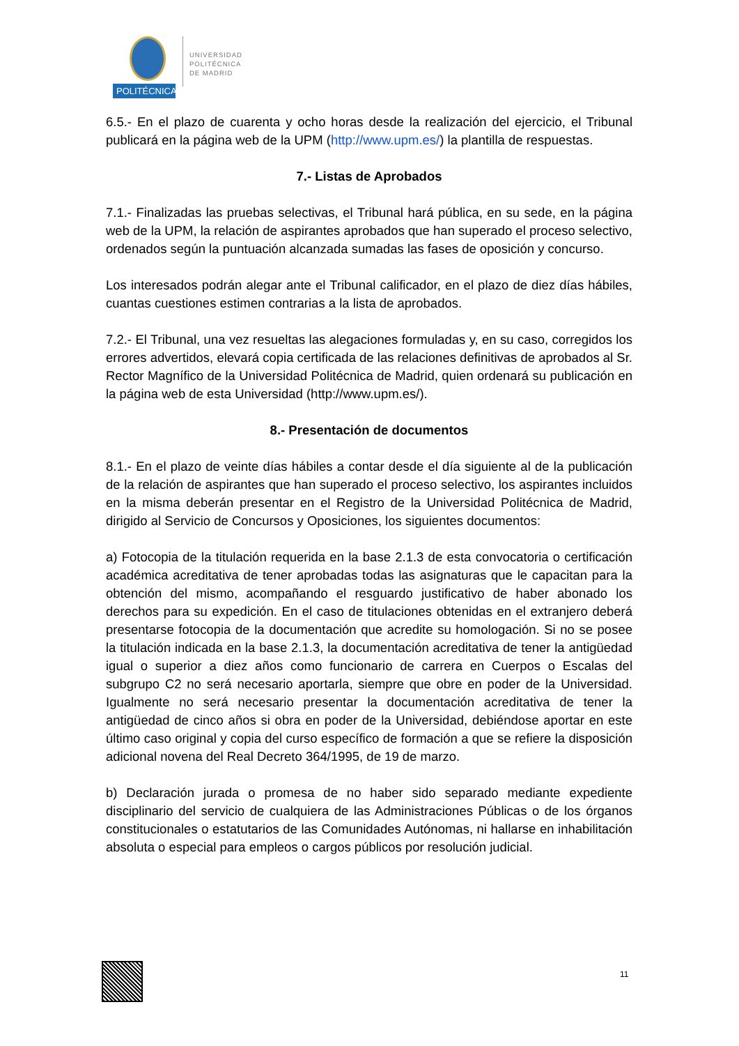POLITÉCNICA
UNIVERSIDAD
POLITÉCNICA
DE MADRID
6.5.- En el plazo de cuarenta y ocho horas desde la realización del ejercicio, el Tribunal publicará en la página web de la UPM (http://www.upm.es/) la plantilla de respuestas.
7.- Listas de Aprobados
7.1.- Finalizadas las pruebas selectivas, el Tribunal hará pública, en su sede, en la página web de la UPM, la relación de aspirantes aprobados que han superado el proceso selectivo, ordenados según la puntuación alcanzada sumadas las fases de oposición y concurso.
Los interesados podrán alegar ante el Tribunal calificador, en el plazo de diez días hábiles, cuantas cuestiones estimen contrarias a la lista de aprobados.
7.2.- El Tribunal, una vez resueltas las alegaciones formuladas y, en su caso, corregidos los errores advertidos, elevará copia certificada de las relaciones definitivas de aprobados al Sr. Rector Magnífico de la Universidad Politécnica de Madrid, quien ordenará su publicación en la página web de esta Universidad (http://www.upm.es/).
8.- Presentación de documentos
8.1.- En el plazo de veinte días hábiles a contar desde el día siguiente al de la publicación de la relación de aspirantes que han superado el proceso selectivo, los aspirantes incluidos en la misma deberán presentar en el Registro de la Universidad Politécnica de Madrid, dirigido al Servicio de Concursos y Oposiciones, los siguientes documentos:
a) Fotocopia de la titulación requerida en la base 2.1.3 de esta convocatoria o certificación académica acreditativa de tener aprobadas todas las asignaturas que le capacitan para la obtención del mismo, acompañando el resguardo justificativo de haber abonado los derechos para su expedición. En el caso de titulaciones obtenidas en el extranjero deberá presentarse fotocopia de la documentación que acredite su homologación. Si no se posee la titulación indicada en la base 2.1.3, la documentación acreditativa de tener la antigüedad igual o superior a diez años como funcionario de carrera en Cuerpos o Escalas del subgrupo C2 no será necesario aportarla, siempre que obre en poder de la Universidad. Igualmente no será necesario presentar la documentación acreditativa de tener la antigüedad de cinco años si obra en poder de la Universidad, debiéndose aportar en este último caso original y copia del curso específico de formación a que se refiere la disposición adicional novena del Real Decreto 364/1995, de 19 de marzo.
b) Declaración jurada o promesa de no haber sido separado mediante expediente disciplinario del servicio de cualquiera de las Administraciones Públicas o de los órganos constitucionales o estatutarios de las Comunidades Autónomas, ni hallarse en inhabilitación absoluta o especial para empleos o cargos públicos por resolución judicial.
11